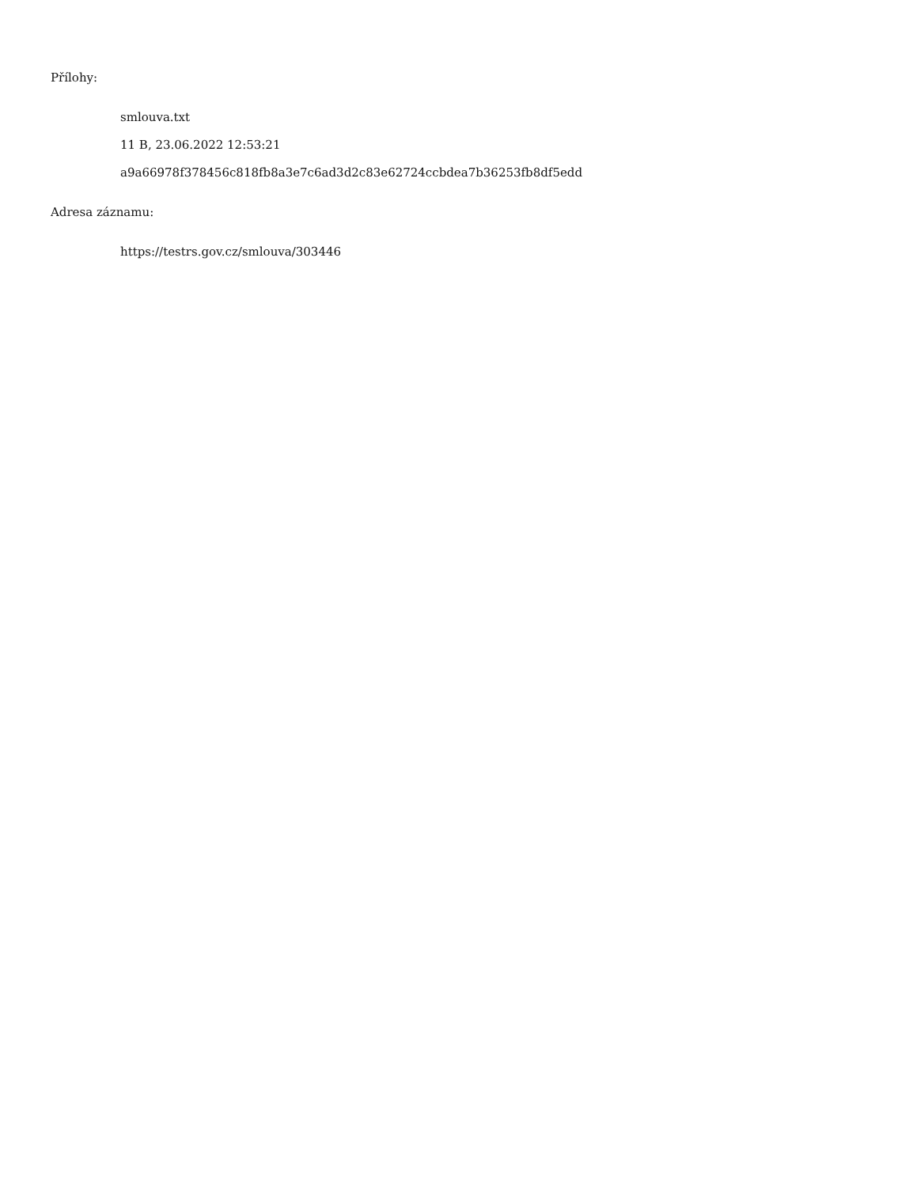Přílohy:
smlouva.txt
11 B, 23.06.2022 12:53:21
a9a66978f378456c818fb8a3e7c6ad3d2c83e62724ccbdea7b36253fb8df5edd
Adresa záznamu:
https://testrs.gov.cz/smlouva/303446